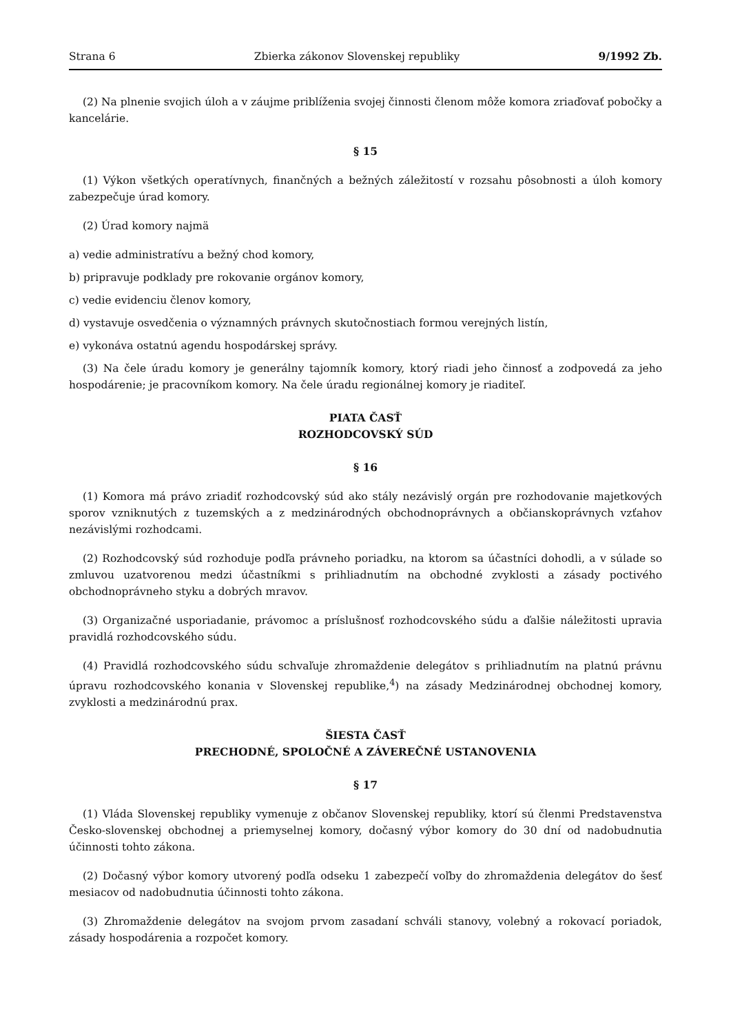Strana 6 Zbierka zákonov Slovenskej republiky 9/1992 Zb.
(2) Na plnenie svojich úloh a v záujme priblíženia svojej činnosti členom môže komora zriaďovať pobočky a kancelárie.
§ 15
(1) Výkon všetkých operatívnych, finančných a bežných záležitostí v rozsahu pôsobnosti a úloh komory zabezpečuje úrad komory.
(2) Úrad komory najmä
a) vedie administratívu a bežný chod komory,
b) pripravuje podklady pre rokovanie orgánov komory,
c) vedie evidenciu členov komory,
d) vystavuje osvedčenia o významných právnych skutočnostiach formou verejných listín,
e) vykonáva ostatnú agendu hospodárskej správy.
(3) Na čele úradu komory je generálny tajomník komory, ktorý riadi jeho činnosť a zodpovedá za jeho hospodárenie; je pracovníkom komory. Na čele úradu regionálnej komory je riaditeľ.
PIATA ČASŤ
ROZHODCOVSKÝ SÚD
§ 16
(1) Komora má právo zriadiť rozhodcovský súd ako stály nezávislý orgán pre rozhodovanie majetkových sporov vzniknutých z tuzemských a z medzinárodných obchodnoprávnych a občianskoprávnych vzťahov nezávislými rozhodcami.
(2) Rozhodcovský súd rozhoduje podľa právneho poriadku, na ktorom sa účastníci dohodli, a v súlade so zmluvou uzatvorenou medzi účastníkmi s prihliadnutím na obchodné zvyklosti a zásady poctivého obchodnoprávneho styku a dobrých mravov.
(3) Organizačné usporiadanie, právomoc a príslušnosť rozhodcovského súdu a ďalšie náležitosti upravia pravidlá rozhodcovského súdu.
(4) Pravidlá rozhodcovského súdu schvaľuje zhromaždenie delegátov s prihliadnutím na platnú právnu úpravu rozhodcovského konania v Slovenskej republike,<sup>4</sup>) na zásady Medzinárodnej obchodnej komory, zvyklosti a medzinárodnú prax.
ŠIESTA ČASŤ
PRECHODNÉ, SPOLOČNÉ A ZÁVEREČNÉ USTANOVENIA
§ 17
(1) Vláda Slovenskej republiky vymenuje z občanov Slovenskej republiky, ktorí sú členmi Predstavenstva Česko-slovenskej obchodnej a priemyselnej komory, dočasný výbor komory do 30 dní od nadobudnutia účinnosti tohto zákona.
(2) Dočasný výbor komory utvorený podľa odseku 1 zabezpečí voľby do zhromaždenia delegátov do šesť mesiacov od nadobudnutia účinnosti tohto zákona.
(3) Zhromaždenie delegátov na svojom prvom zasadaní schváli stanovy, volebný a rokovací poriadok, zásady hospodárenia a rozpočet komory.